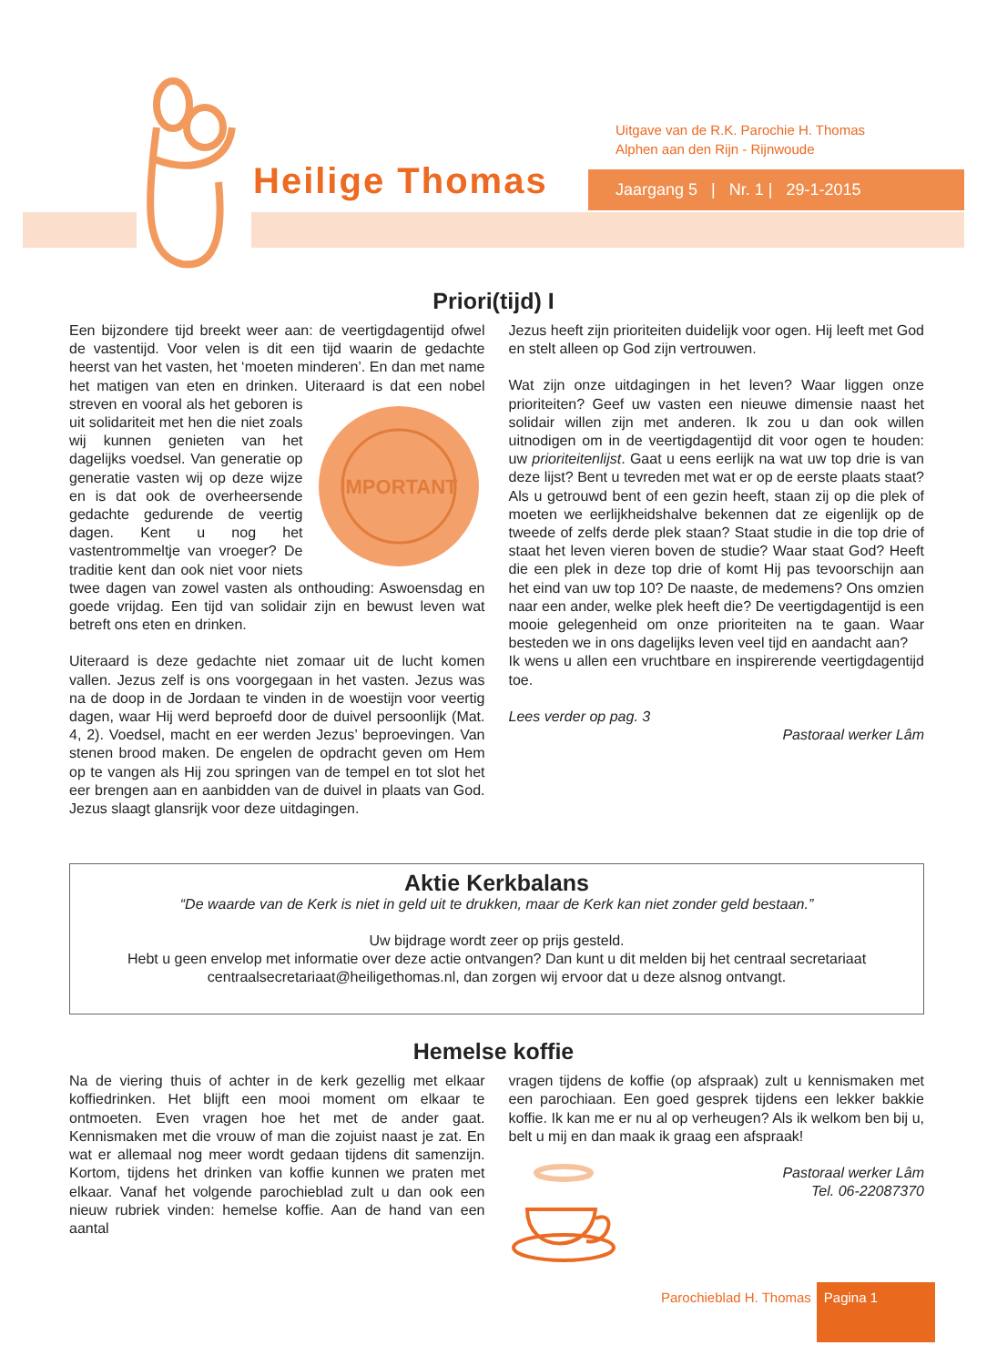Heilige Thomas
Uitgave van de R.K. Parochie H. Thomas
Alphen aan den Rijn - Rijnwoude
Jaargang 5 | Nr. 1 | 29-1-2015
Priori(tijd) I
Een bijzondere tijd breekt weer aan: de veertigdagentijd ofwel de vastentijd. Voor velen is dit een tijd waarin de gedachte heerst van het vasten, het ‘moeten minderen’. En dan met name het matigen van eten en drinken. Uiteraard is dat een
IMPORTANT
nobel streven en vooral als het geboren is uit solidariteit met hen die niet zoals wij kunnen genieten van het dagelijks voedsel. Van generatie op generatie vasten wij op deze wijze en is dat ook de overheersende gedachte gedurende de veertig dagen. Kent u nog het vastentrommeltje van vroeger? De traditie kent dan ook niet voor niets twee dagen van zowel vasten als onthouding: Aswoensdag en goede vrijdag. Een tijd van solidair zijn en bewust leven wat betreft ons eten en drinken.
Uiteraard is deze gedachte niet zomaar uit de lucht komen vallen. Jezus zelf is ons voorgegaan in het vasten. Jezus was na de doop in de Jordaan te vinden in de woestijn voor veertig dagen, waar Hij werd beproefd door de duivel persoonlijk (Mat. 4, 2). Voedsel, macht en eer werden Jezus’ beproevingen. Van stenen brood maken. De engelen de opdracht geven om Hem op te vangen als Hij zou springen van de tempel en tot slot het eer brengen aan en aanbidden van de duivel in plaats van God. Jezus slaagt glansrijk voor deze uitdagingen.
Jezus heeft zijn prioriteiten duidelijk voor ogen. Hij leeft met God en stelt alleen op God zijn vertrouwen.
Wat zijn onze uitdagingen in het leven? Waar liggen onze prioriteiten? Geef uw vasten een nieuwe dimensie naast het solidair willen zijn met anderen. Ik zou u dan ook willen uitnodigen om in de veertigdagentijd dit voor ogen te houden: uw prioriteitenlijst. Gaat u eens eerlijk na wat uw top drie is van deze lijst? Bent u tevreden met wat er op de eerste plaats staat? Als u getrouwd bent of een gezin heeft, staan zij op die plek of moeten we eerlijkheidshalve bekennen dat ze eigenlijk op de tweede of zelfs derde plek staan? Staat studie in die top drie of staat het leven vieren boven de studie? Waar staat God? Heeft die een plek in deze top drie of komt Hij pas tevoorschijn aan het eind van uw top 10? De naaste, de medemens? Ons omzien naar een ander, welke plek heeft die? De veertigdagentijd is een mooie gelegenheid om onze prioriteiten na te gaan. Waar besteden we in ons dagelijks leven veel tijd en aandacht aan?
Ik wens u allen een vruchtbare en inspirerende veertigdagentijd toe.
Lees verder op pag. 3
Pastoraal werker Lâm
Aktie Kerkbalans
“De waarde van de Kerk is niet in geld uit te drukken, maar de Kerk kan niet zonder geld bestaan.”
Uw bijdrage wordt zeer op prijs gesteld.
Hebt u geen envelop met informatie over deze actie ontvangen? Dan kunt u dit melden bij het centraal secretariaat centraalsecretariaat@heiligethomas.nl, dan zorgen wij ervoor dat u deze alsnog ontvangt.
Hemelse koffie
Na de viering thuis of achter in de kerk gezellig met elkaar koffiedrinken. Het blijft een mooi moment om elkaar te ontmoeten. Even vragen hoe het met de ander gaat. Kennismaken met die vrouw of man die zojuist naast je zat. En wat er allemaal nog meer wordt gedaan tijdens dit samenzijn. Kortom, tijdens het drinken van koffie kunnen we praten met elkaar. Vanaf het volgende parochieblad zult u dan ook een nieuw rubriek vinden: hemelse koffie. Aan de hand van een aantal
vragen tijdens de koffie (op afspraak) zult u kennismaken met een parochiaan. Een goed gesprek tijdens een lekker bakkie koffie. Ik kan me er nu al op verheugen? Als ik welkom ben bij u, belt u mij en dan maak ik graag een afspraak!
Pastoraal werker Lâm
Tel. 06-22087370
Parochieblad H. Thomas
Pagina 1